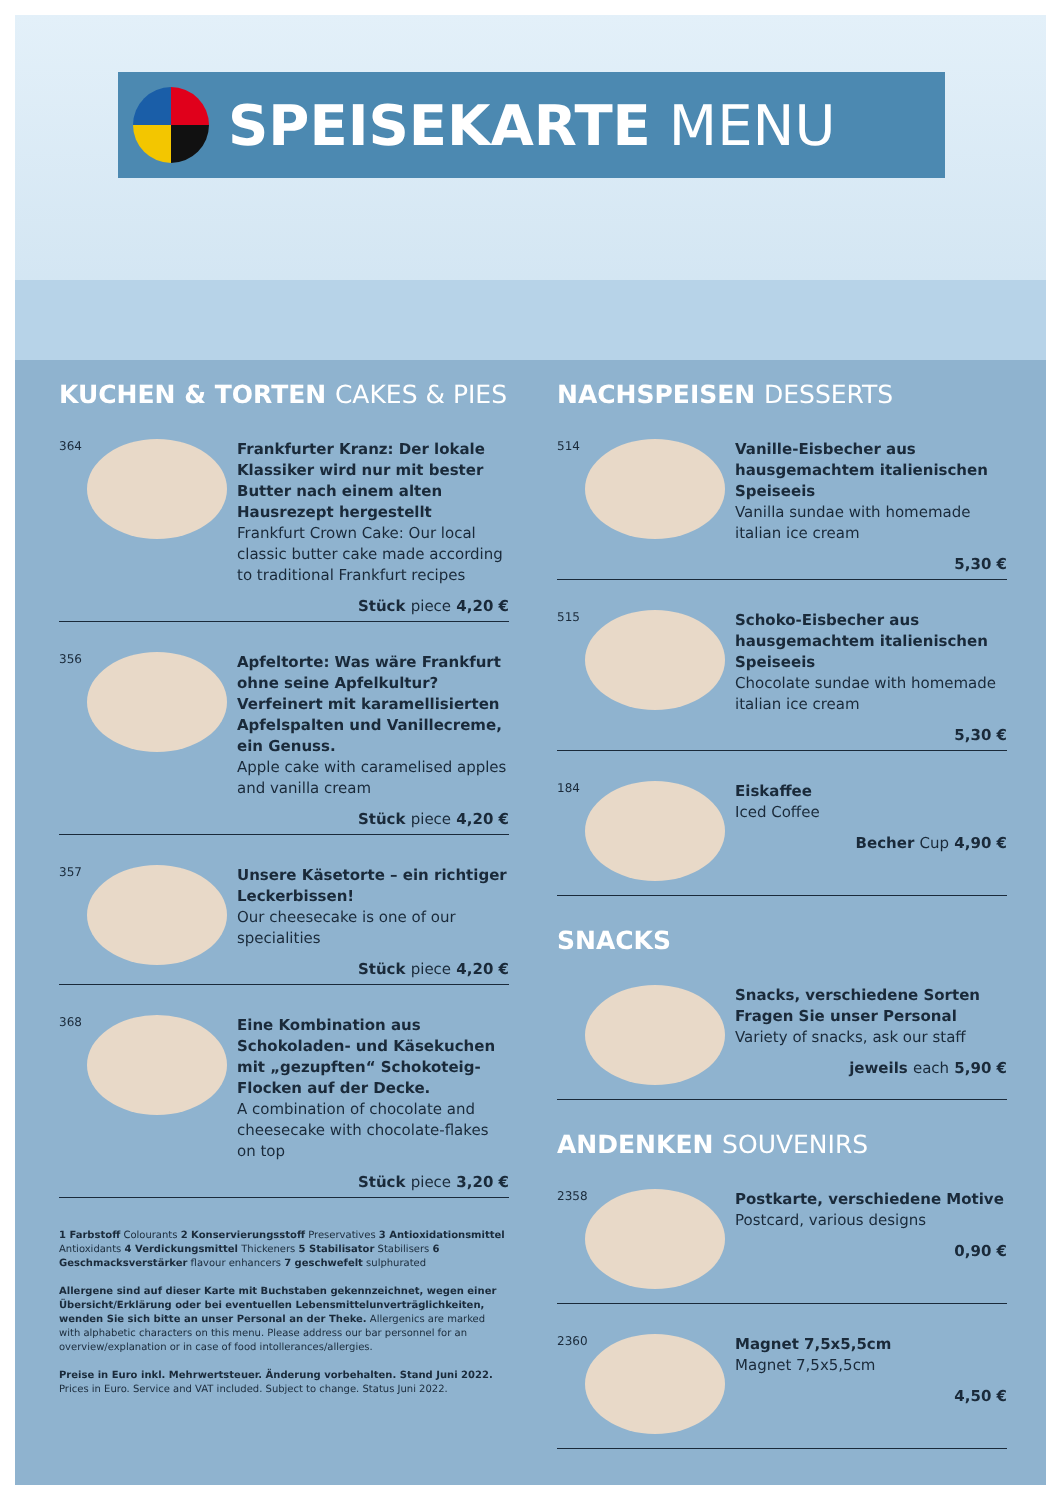SPEISEKARTE MENU
KUCHEN & TORTEN CAKES & PIES
364
Frankfurter Kranz: Der lokale Klassiker wird nur mit bester Butter nach einem alten Hausrezept hergestellt
Frankfurt Crown Cake: Our local classic butter cake made according to traditional Frankfurt recipes
Stück piece 4,20 €
356
Apfeltorte: Was wäre Frankfurt ohne seine Apfelkultur? Verfeinert mit karamellisierten Apfelspalten und Vanillecreme, ein Genuss.
Apple cake with caramelised apples and vanilla cream
Stück piece 4,20 €
357
Unsere Käsetorte – ein richtiger Leckerbissen!
Our cheesecake is one of our specialities
Stück piece 4,20 €
368
Eine Kombination aus Schokoladen- und Käsekuchen mit „gezupften“ Schokoteig-Flocken auf der Decke.
A combination of chocolate and cheesecake with chocolate-flakes on top
Stück piece 3,20 €
1 Farbstoff Colourants 2 Konservierungsstoff Preservatives 3 Antioxidationsmittel Antioxidants 4 Verdickungsmittel Thickeners 5 Stabilisator Stabilisers 6 Geschmacksverstärker flavour enhancers 7 geschwefelt sulphurated
Allergene sind auf dieser Karte mit Buchstaben gekennzeichnet, wegen einer Übersicht/Erklärung oder bei eventuellen Lebensmittelunverträglichkeiten, wenden Sie sich bitte an unser Personal an der Theke. Allergenics are marked with alphabetic characters on this menu. Please address our bar personnel for an overview/explanation or in case of food intollerances/allergies.
Preise in Euro inkl. Mehrwertsteuer. Änderung vorbehalten. Stand Juni 2022.
Prices in Euro. Service and VAT included. Subject to change. Status Juni 2022.
NACHSPEISEN DESSERTS
514
Vanille-Eisbecher aus hausgemachtem italienischen Speiseeis
Vanilla sundae with homemade italian ice cream
5,30 €
515
Schoko-Eisbecher aus hausgemachtem italienischen Speiseeis
Chocolate sundae with homemade italian ice cream
5,30 €
184
Eiskaffee
Iced Coffee
Becher Cup 4,90 €
SNACKS
Snacks, verschiedene Sorten Fragen Sie unser Personal
Variety of snacks, ask our staff
jeweils each 5,90 €
ANDENKEN SOUVENIRS
2358
Postkarte, verschiedene Motive
Postcard, various designs
0,90 €
2360
Magnet 7,5x5,5cm
Magnet 7,5x5,5cm
4,50 €